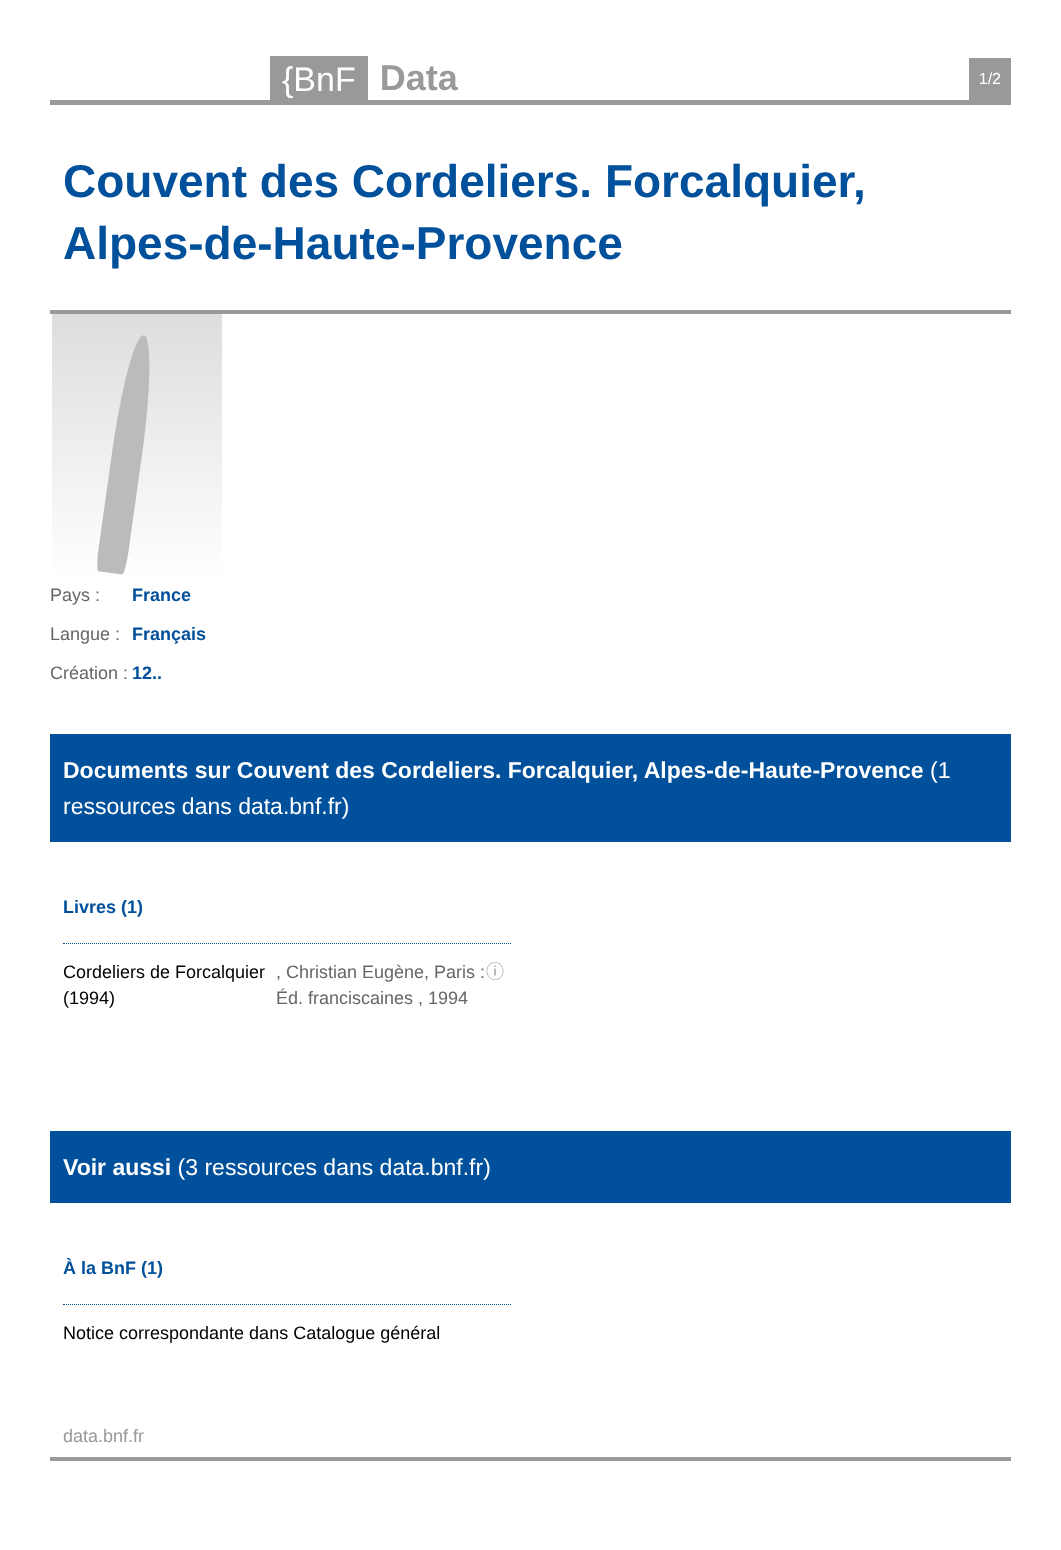{BnF
Data
1/2
Couvent des Cordeliers. Forcalquier, Alpes-de-Haute-Provence
Pays : France
Langue : Français
Création : 12..
Documents sur Couvent des Cordeliers. Forcalquier, Alpes-de-Haute-Provence (1 ressources dans data.bnf.fr)
Livres (1)
Cordeliers de Forcalquier (1994)
, Christian Eugène, Paris : Éd. franciscaines , 1994
ⓘ
Voir aussi (3 ressources dans data.bnf.fr)
À la BnF (1)
Notice correspondante dans Catalogue général
data.bnf.fr